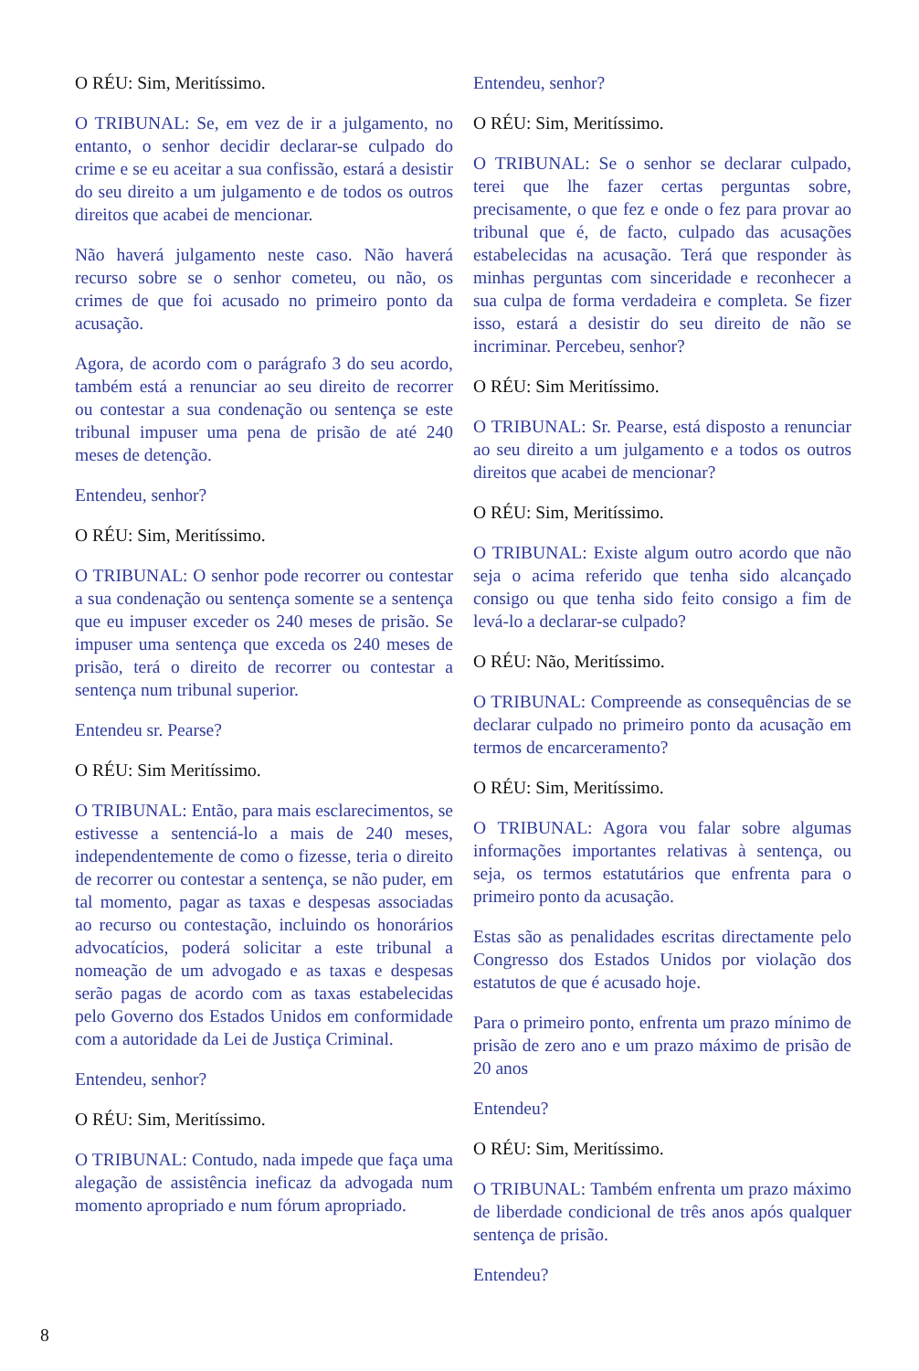O RÉU: Sim, Meritíssimo.
O TRIBUNAL: Se, em vez de ir a julgamento, no entanto, o senhor decidir declarar-se culpado do crime e se eu aceitar a sua confissão, estará a desistir do seu direito a um julgamento e de todos os outros direitos que acabei de mencionar.
Não haverá julgamento neste caso. Não haverá recurso sobre se o senhor cometeu, ou não, os crimes de que foi acusado no primeiro ponto da acusação.
Agora, de acordo com o parágrafo 3 do seu acordo, também está a renunciar ao seu direito de recorrer ou contestar a sua condenação ou sentença se este tribunal impuser uma pena de prisão de até 240 meses de detenção.
Entendeu, senhor?
O RÉU: Sim, Meritíssimo.
O TRIBUNAL: O senhor pode recorrer ou contestar a sua condenação ou sentença somente se a sentença que eu impuser exceder os 240 meses de prisão. Se impuser uma sentença que exceda os 240 meses de prisão, terá o direito de recorrer ou contestar a sentença num tribunal superior.
Entendeu sr. Pearse?
O RÉU: Sim Meritíssimo.
O TRIBUNAL: Então, para mais esclarecimentos, se estivesse a sentenciá-lo a mais de 240 meses, independentemente de como o fizesse, teria o direito de recorrer ou contestar a sentença, se não puder, em tal momento, pagar as taxas e despesas associadas ao recurso ou contestação, incluindo os honorários advocatícios, poderá solicitar a este tribunal a nomeação de um advogado e as taxas e despesas serão pagas de acordo com as taxas estabelecidas pelo Governo dos Estados Unidos em conformidade com a autoridade da Lei de Justiça Criminal.
Entendeu, senhor?
O RÉU: Sim, Meritíssimo.
O TRIBUNAL: Contudo, nada impede que faça uma alegação de assistência ineficaz da advogada num momento apropriado e num fórum apropriado.
Entendeu, senhor?
O RÉU: Sim, Meritíssimo.
O TRIBUNAL: Se o senhor se declarar culpado, terei que lhe fazer certas perguntas sobre, precisamente, o que fez e onde o fez para provar ao tribunal que é, de facto, culpado das acusações estabelecidas na acusação. Terá que responder às minhas perguntas com sinceridade e reconhecer a sua culpa de forma verdadeira e completa. Se fizer isso, estará a desistir do seu direito de não se incriminar. Percebeu, senhor?
O RÉU: Sim Meritíssimo.
O TRIBUNAL: Sr. Pearse, está disposto a renunciar ao seu direito a um julgamento e a todos os outros direitos que acabei de mencionar?
O RÉU: Sim, Meritíssimo.
O TRIBUNAL: Existe algum outro acordo que não seja o acima referido que tenha sido alcançado consigo ou que tenha sido feito consigo a fim de levá-lo a declarar-se culpado?
O RÉU: Não, Meritíssimo.
O TRIBUNAL: Compreende as consequências de se declarar culpado no primeiro ponto da acusação em termos de encarceramento?
O RÉU: Sim, Meritíssimo.
O TRIBUNAL: Agora vou falar sobre algumas informações importantes relativas à sentença, ou seja, os termos estatutários que enfrenta para o primeiro ponto da acusação.
Estas são as penalidades escritas directamente pelo Congresso dos Estados Unidos por violação dos estatutos de que é acusado hoje.
Para o primeiro ponto, enfrenta um prazo mínimo de prisão de zero ano e um prazo máximo de prisão de 20 anos
Entendeu?
O RÉU: Sim, Meritíssimo.
O TRIBUNAL: Também enfrenta um prazo máximo de liberdade condicional de três anos após qualquer sentença de prisão.
Entendeu?
8